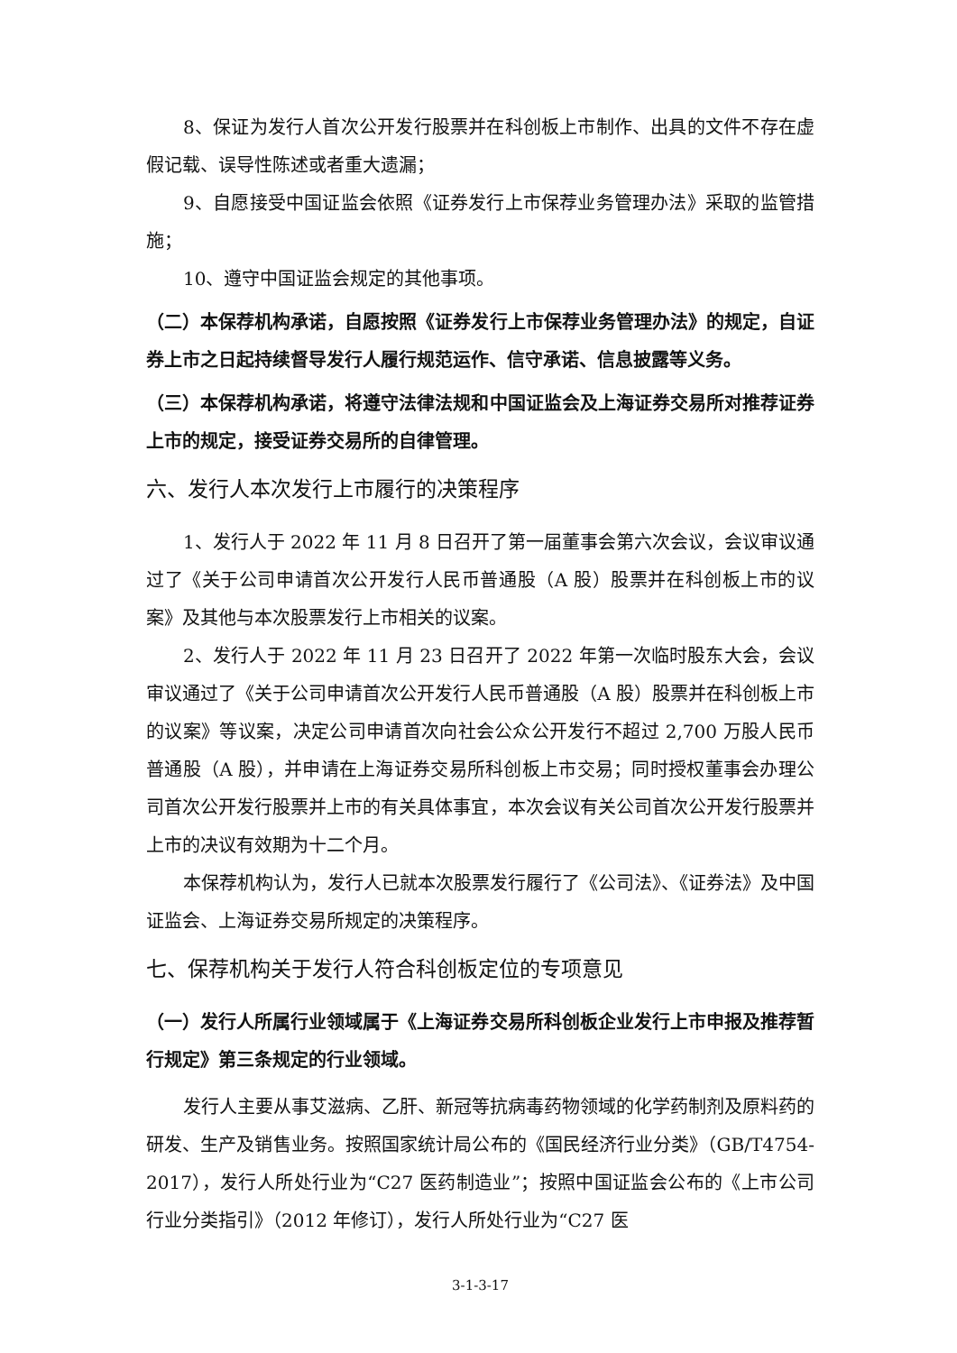8、保证为发行人首次公开发行股票并在科创板上市制作、出具的文件不存在虚假记载、误导性陈述或者重大遗漏；
9、自愿接受中国证监会依照《证券发行上市保荐业务管理办法》采取的监管措施；
10、遵守中国证监会规定的其他事项。
（二）本保荐机构承诺，自愿按照《证券发行上市保荐业务管理办法》的规定，自证券上市之日起持续督导发行人履行规范运作、信守承诺、信息披露等义务。
（三）本保荐机构承诺，将遵守法律法规和中国证监会及上海证券交易所对推荐证券上市的规定，接受证券交易所的自律管理。
六、发行人本次发行上市履行的决策程序
1、发行人于 2022 年 11 月 8 日召开了第一届董事会第六次会议，会议审议通过了《关于公司申请首次公开发行人民币普通股（A 股）股票并在科创板上市的议案》及其他与本次股票发行上市相关的议案。
2、发行人于 2022 年 11 月 23 日召开了 2022 年第一次临时股东大会，会议审议通过了《关于公司申请首次公开发行人民币普通股（A 股）股票并在科创板上市的议案》等议案，决定公司申请首次向社会公众公开发行不超过 2,700 万股人民币普通股（A 股），并申请在上海证券交易所科创板上市交易；同时授权董事会办理公司首次公开发行股票并上市的有关具体事宜，本次会议有关公司首次公开发行股票并上市的决议有效期为十二个月。
本保荐机构认为，发行人已就本次股票发行履行了《公司法》、《证券法》及中国证监会、上海证券交易所规定的决策程序。
七、保荐机构关于发行人符合科创板定位的专项意见
（一）发行人所属行业领域属于《上海证券交易所科创板企业发行上市申报及推荐暂行规定》第三条规定的行业领域。
发行人主要从事艾滋病、乙肝、新冠等抗病毒药物领域的化学药制剂及原料药的研发、生产及销售业务。按照国家统计局公布的《国民经济行业分类》（GB/T4754-2017），发行人所处行业为“C27 医药制造业”；按照中国证监会公布的《上市公司行业分类指引》（2012 年修订），发行人所处行业为“C27 医
3-1-3-17